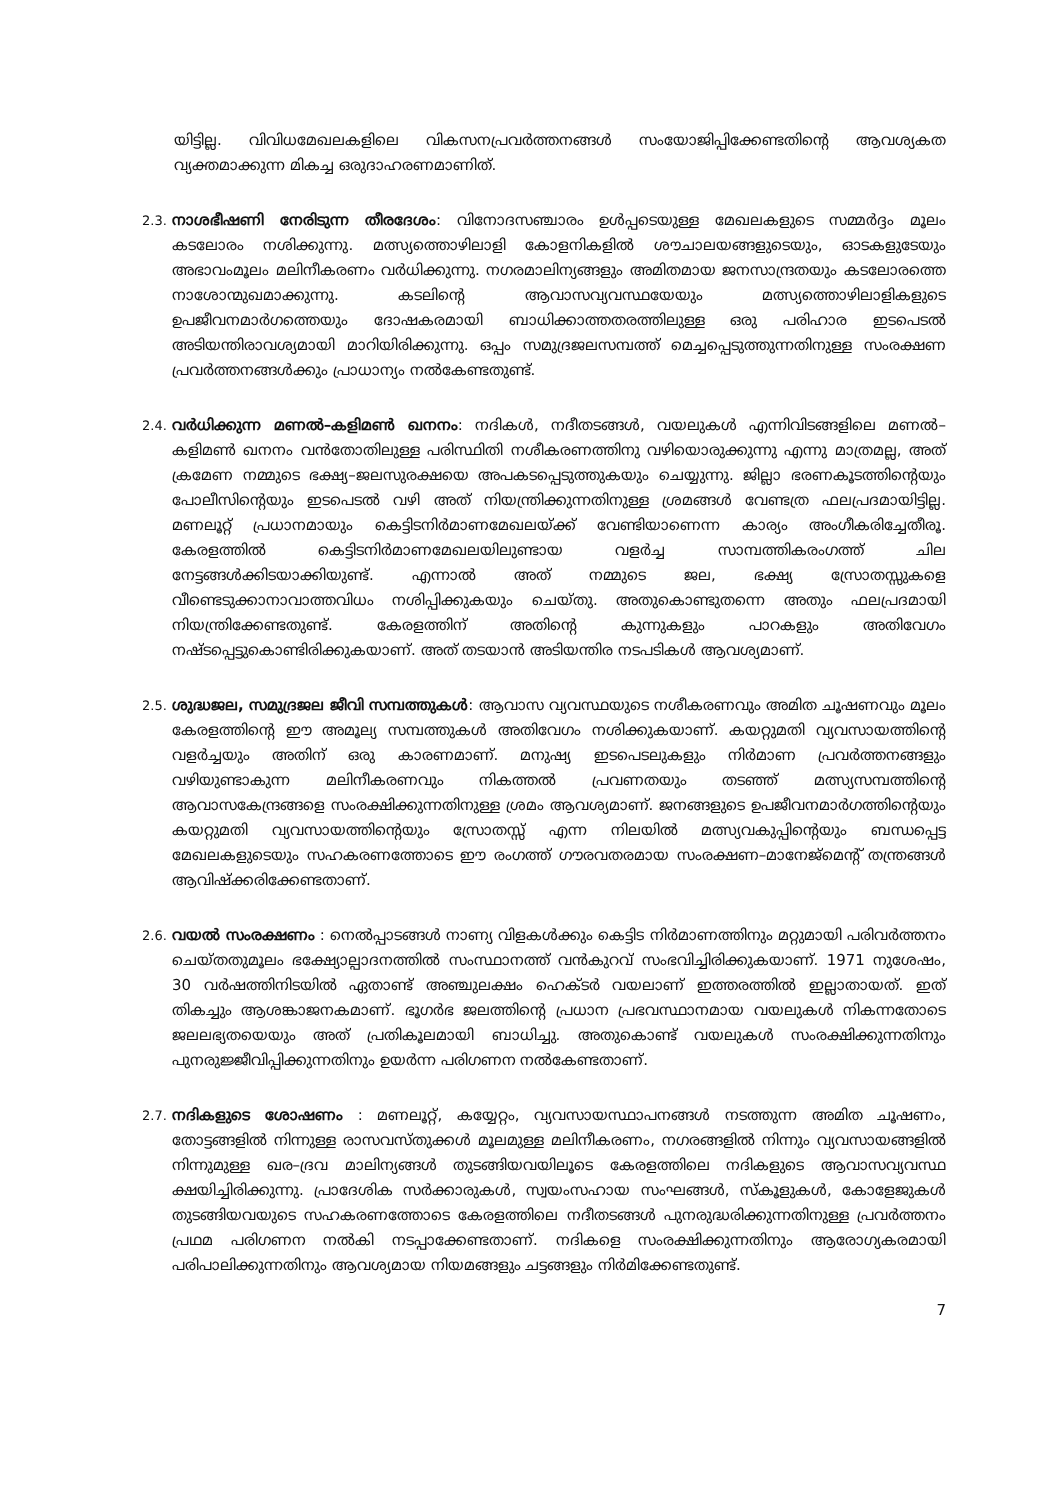യിട്ടില്ല. വിവിധമേഖലകളിലെ വികസനപ്രവർത്തനങ്ങൾ സംയോജിപ്പിക്കേണ്ടതിന്റെ ആവശ്യകത വ്യക്തമാക്കുന്ന മികച്ച ഒരുദാഹരണമാണിത്.
2.3.
നാശഭീഷണി നേരിടുന്ന തീരദേശം: വിനോദസഞ്ചാരം ഉൾപ്പടെയുള്ള മേഖലകളുടെ സമ്മർദ്ദം മൂലം കടലോരം നശിക്കുന്നു. മത്സ്യത്തൊഴിലാളി കോളനികളിൽ ശൗചാലയങ്ങളുടെയും, ഓടകളുടേയും അഭാവംമൂലം മലിനീകരണം വർധിക്കുന്നു. നഗരമാലിന്യങ്ങളും അമിതമായ ജനസാന്ദ്രതയും കടലോരത്തെ നാശോന്മുഖമാക്കുന്നു. കടലിന്റെ ആവാസവ്യവസ്ഥയേയും മത്സ്യത്തൊഴിലാളികളുടെ ഉപജീവനമാർഗത്തെയും ദോഷകരമായി ബാധിക്കാത്തതരത്തിലുള്ള ഒരു പരിഹാര ഇടപെടൽ അടിയന്തിരാവശ്യമായി മാറിയിരിക്കുന്നു. ഒപ്പം സമുദ്രജലസമ്പത്ത് മെച്ചപ്പെടുത്തുന്നതിനുള്ള സംരക്ഷണ പ്രവർത്തനങ്ങൾക്കും പ്രാധാന്യം നൽകേണ്ടതുണ്ട്.
2.4.
വർധിക്കുന്ന മണൽ–കളിമൺ ഖനനം: നദികൾ, നദീതടങ്ങൾ, വയലുകൾ എന്നിവിടങ്ങളിലെ മണൽ–കളിമൺ ഖനനം വൻതോതിലുള്ള പരിസ്ഥിതി നശീകരണത്തിനു വഴിയൊരുക്കുന്നു എന്നു മാത്രമല്ല, അത് ക്രമേണ നമ്മുടെ ഭക്ഷ്യ–ജലസുരക്ഷയെ അപകടപ്പെടുത്തുകയും ചെയ്യുന്നു. ജില്ലാ ഭരണകൂടത്തിന്റെയും പോലീസിന്റെയും ഇടപെടൽ വഴി അത് നിയന്ത്രിക്കുന്നതിനുള്ള ശ്രമങ്ങൾ വേണ്ടത്ര ഫലപ്രദമായിട്ടില്ല. മണലൂറ്റ് പ്രധാനമായും കെട്ടിടനിർമാണമേഖലയ്ക്ക് വേണ്ടിയാണെന്ന കാര്യം അംഗീകരിച്ചേതീരൂ. കേരളത്തിൽ കെട്ടിടനിർമാണമേഖലയിലുണ്ടായ വളർച്ച സാമ്പത്തികരംഗത്ത് ചില നേട്ടങ്ങൾക്കിടയാക്കിയുണ്ട്. എന്നാൽ അത് നമ്മുടെ ജല, ഭക്ഷ്യ സ്രോതസ്സുകളെ വീണ്ടെടുക്കാനാവാത്തവിധം നശിപ്പിക്കുകയും ചെയ്തു. അതുകൊണ്ടുതന്നെ അതും ഫലപ്രദമായി നിയന്ത്രിക്കേണ്ടതുണ്ട്. കേരളത്തിന് അതിന്റെ കുന്നുകളും പാറകളും അതിവേഗം നഷ്ടപ്പെട്ടുകൊണ്ടിരിക്കുകയാണ്. അത് തടയാൻ അടിയന്തിര നടപടികൾ ആവശ്യമാണ്.
2.5.
ശുദ്ധജല, സമുദ്രജല ജീവി സമ്പത്തുകൾ: ആവാസ വ്യവസ്ഥയുടെ നശീകരണവും അമിത ചൂഷണവും മൂലം കേരളത്തിന്റെ ഈ അമൂല്യ സമ്പത്തുകൾ അതിവേഗം നശിക്കുകയാണ്. കയറ്റുമതി വ്യവസായത്തിന്റെ വളർച്ചയും അതിന് ഒരു കാരണമാണ്. മനുഷ്യ ഇടപെടലുകളും നിർമാണ പ്രവർത്തനങ്ങളും വഴിയുണ്ടാകുന്ന മലിനീകരണവും നികത്തൽ പ്രവണതയും തടഞ്ഞ് മത്സ്യസമ്പത്തിന്റെ ആവാസകേന്ദ്രങ്ങളെ സംരക്ഷിക്കുന്നതിനുള്ള ശ്രമം ആവശ്യമാണ്. ജനങ്ങളുടെ ഉപജീവനമാർഗത്തിന്റെയും കയറ്റുമതി വ്യവസായത്തിന്റെയും സ്രോതസ്സ് എന്ന നിലയിൽ മത്സ്യവകുപ്പിന്റെയും ബന്ധപ്പെട്ട മേഖലകളുടെയും സഹകരണത്തോടെ ഈ രംഗത്ത് ഗൗരവതരമായ സംരക്ഷണ–മാനേജ്മെന്റ് തന്ത്രങ്ങൾ ആവിഷ്ക്കരിക്കേണ്ടതാണ്.
2.6.
വയൽ സംരക്ഷണം : നെൽപ്പാടങ്ങൾ നാണ്യ വിളകൾക്കും കെട്ടിട നിർമാണത്തിനും മറ്റുമായി പരിവർത്തനം ചെയ്തതുമൂലം ഭക്ഷ്യോല്പാദനത്തിൽ സംസ്ഥാനത്ത് വൻകുറവ് സംഭവിച്ചിരിക്കുകയാണ്. 1971 നുശേഷം, 30 വർഷത്തിനിടയിൽ ഏതാണ്ട് അഞ്ചുലക്ഷം ഹെക്ടർ വയലാണ് ഇത്തരത്തിൽ ഇല്ലാതായത്. ഇത് തികച്ചും ആശങ്കാജനകമാണ്. ഭൂഗർഭ ജലത്തിന്റെ പ്രധാന പ്രഭവസ്ഥാനമായ വയലുകൾ നികന്നതോടെ ജലലഭ്യതയെയും അത് പ്രതികൂലമായി ബാധിച്ചു. അതുകൊണ്ട് വയലുകൾ സംരക്ഷിക്കുന്നതിനും പുനരുജ്ജീവിപ്പിക്കുന്നതിനും ഉയർന്ന പരിഗണന നൽകേണ്ടതാണ്.
2.7.
നദികളുടെ ശോഷണം : മണലൂറ്റ്, കയ്യേറ്റം, വ്യവസായസ്ഥാപനങ്ങൾ നടത്തുന്ന അമിത ചൂഷണം, തോട്ടങ്ങളിൽ നിന്നുള്ള രാസവസ്തുക്കൾ മൂലമുള്ള മലിനീകരണം, നഗരങ്ങളിൽ നിന്നും വ്യവസായങ്ങളിൽ നിന്നുമുള്ള ഖര–ദ്രവ മാലിന്യങ്ങൾ തുടങ്ങിയവയിലൂടെ കേരളത്തിലെ നദികളുടെ ആവാസവ്യവസ്ഥ ക്ഷയിച്ചിരിക്കുന്നു. പ്രാദേശിക സർക്കാരുകൾ, സ്വയംസഹായ സംഘങ്ങൾ, സ്കൂളുകൾ, കോളേജുകൾ തുടങ്ങിയവയുടെ സഹകരണത്തോടെ കേരളത്തിലെ നദീതടങ്ങൾ പുനരുദ്ധരിക്കുന്നതിനുള്ള പ്രവർത്തനം പ്രഥമ പരിഗണന നൽകി നടപ്പാക്കേണ്ടതാണ്. നദികളെ സംരക്ഷിക്കുന്നതിനും ആരോഗ്യകരമായി പരിപാലിക്കുന്നതിനും ആവശ്യമായ നിയമങ്ങളും ചട്ടങ്ങളും നിർമിക്കേണ്ടതുണ്ട്.
7